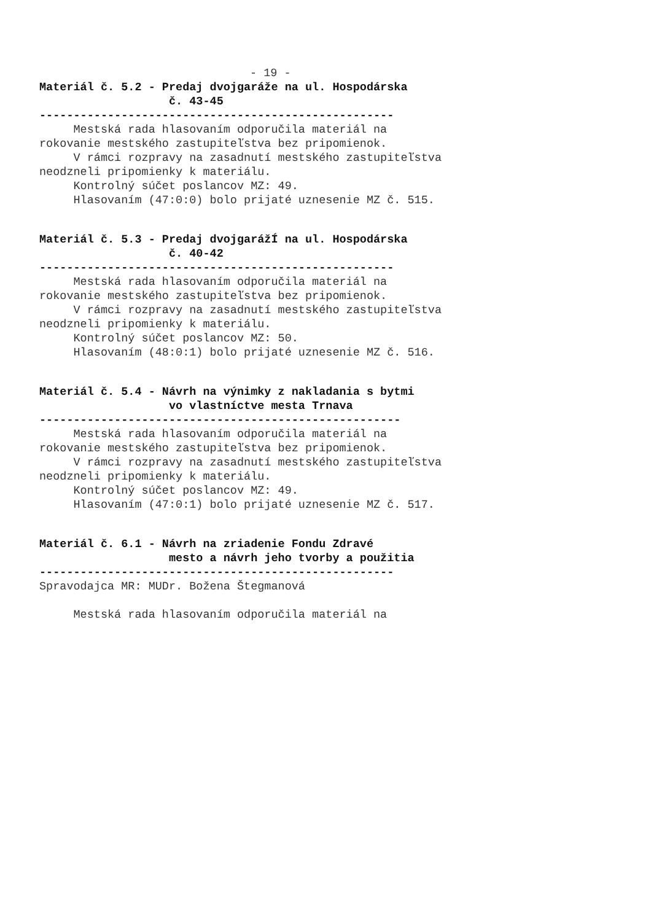- 19 -
Materiál č. 5.2 - Predaj dvojgaráže na ul. Hospodárska
č. 43-45
----------------------------------------------------
Mestská rada hlasovaním odporučila materiál na
rokovanie mestského zastupiteľstva bez pripomienok.
V rámci rozpravy na zasadnutí mestského zastupiteľstva
neodzneli pripomienky k materiálu.
Kontrolný súčet poslancov MZ: 49.
Hlasovaním (47:0:0) bolo prijaté uznesenie MZ č. 515.
Materiál č. 5.3 - Predaj dvojgarážÍ na ul. Hospodárska
č. 40-42
----------------------------------------------------
Mestská rada hlasovaním odporučila materiál na
rokovanie mestského zastupiteľstva bez pripomienok.
V rámci rozpravy na zasadnutí mestského zastupiteľstva
neodzneli pripomienky k materiálu.
Kontrolný súčet poslancov MZ: 50.
Hlasovaním (48:0:1) bolo prijaté uznesenie MZ č. 516.
Materiál č. 5.4 - Návrh na výnimky z nakladania s bytmi
vo vlastníctve mesta Trnava
-----------------------------------------------------
Mestská rada hlasovaním odporučila materiál na
rokovanie mestského zastupiteľstva bez pripomienok.
V rámci rozpravy na zasadnutí mestského zastupiteľstva
neodzneli pripomienky k materiálu.
Kontrolný súčet poslancov MZ: 49.
Hlasovaním (47:0:1) bolo prijaté uznesenie MZ č. 517.
Materiál č. 6.1 - Návrh na zriadenie Fondu Zdravé
mesto a návrh jeho tvorby a použitia
----------------------------------------------------
Spravodajca MR: MUDr. Božena Štegmanová
Mestská rada hlasovaním odporučila materiál na